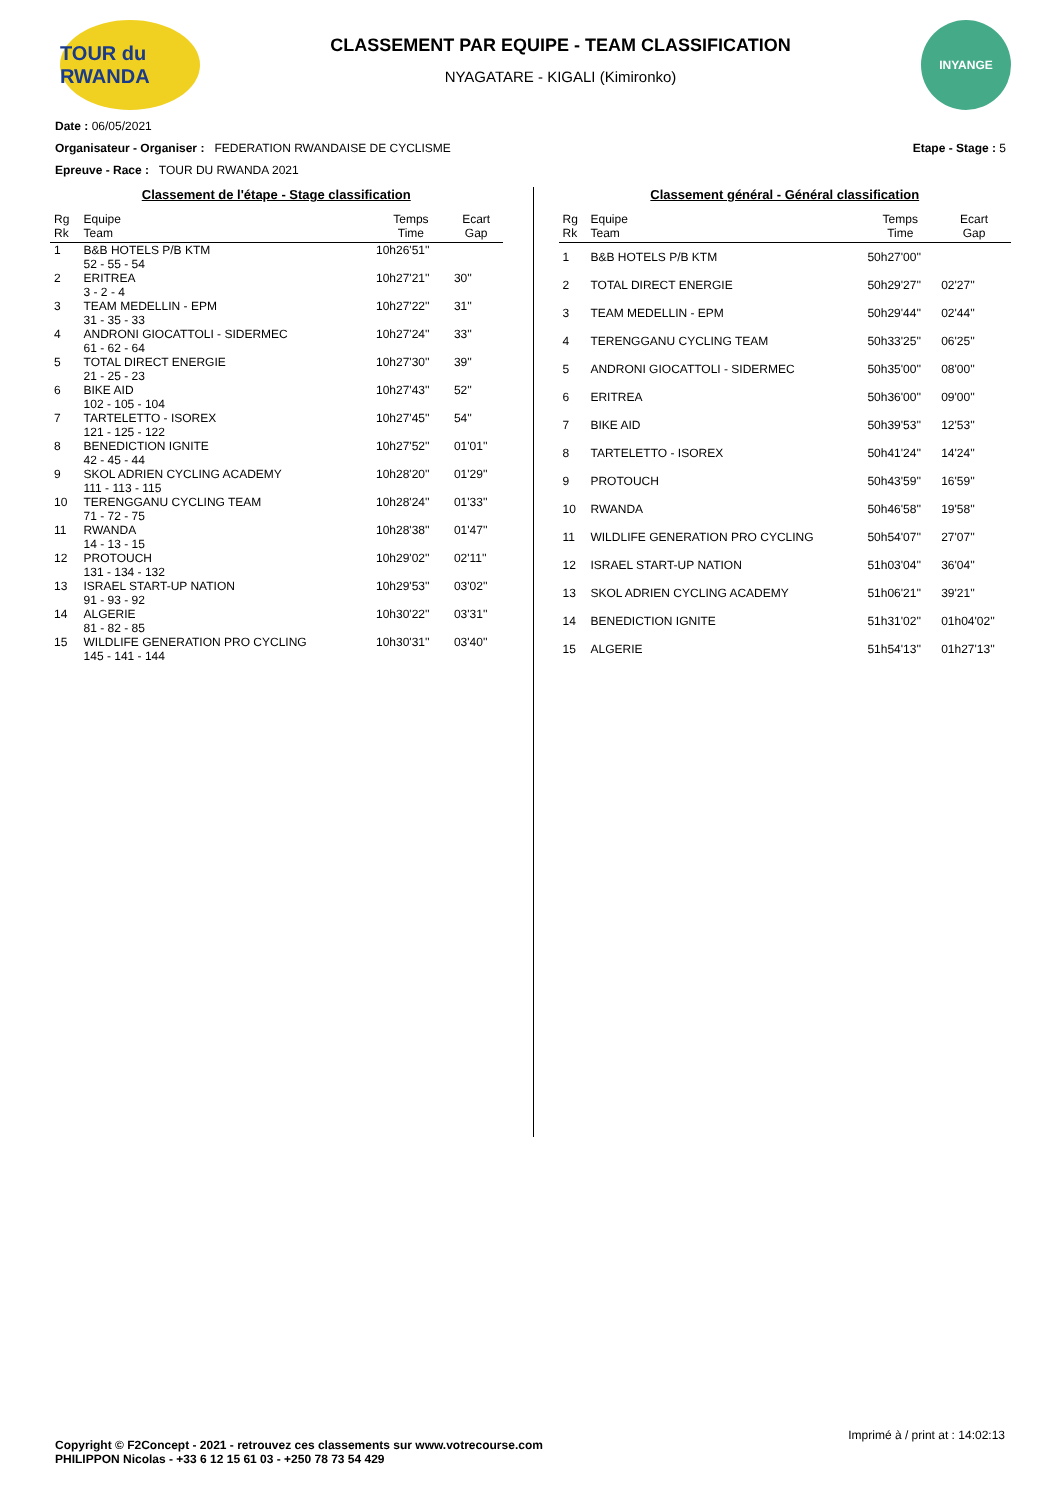TOUR du RWANDA
CLASSEMENT PAR EQUIPE - TEAM CLASSIFICATION
NYAGATARE - KIGALI (Kimironko)
INYANGE
Date : 06/05/2021
Organisateur - Organiser : FEDERATION RWANDAISE DE CYCLISME Etape - Stage : 5
Epreuve - Race : TOUR DU RWANDA 2021
Classement de l'étape - Stage classification
| Rg Rk | Equipe Team | Temps Time | Ecart Gap |
| --- | --- | --- | --- |
| 1 | B&B HOTELS P/B KTM 52 - 55 - 54 | 10h26'51'' | |
| 2 | ERITREA 3 - 2 - 4 | 10h27'21'' | 30'' |
| 3 | TEAM MEDELLIN - EPM 31 - 35 - 33 | 10h27'22'' | 31'' |
| 4 | ANDRONI GIOCATTOLI - SIDERMEC 61 - 62 - 64 | 10h27'24'' | 33'' |
| 5 | TOTAL DIRECT ENERGIE 21 - 25 - 23 | 10h27'30'' | 39'' |
| 6 | BIKE AID 102 - 105 - 104 | 10h27'43'' | 52'' |
| 7 | TARTELETTO - ISOREX 121 - 125 - 122 | 10h27'45'' | 54'' |
| 8 | BENEDICTION IGNITE 42 - 45 - 44 | 10h27'52'' | 01'01'' |
| 9 | SKOL ADRIEN CYCLING ACADEMY 111 - 113 - 115 | 10h28'20'' | 01'29'' |
| 10 | TERENGGANU CYCLING TEAM 71 - 72 - 75 | 10h28'24'' | 01'33'' |
| 11 | RWANDA 14 - 13 - 15 | 10h28'38'' | 01'47'' |
| 12 | PROTOUCH 131 - 134 - 132 | 10h29'02'' | 02'11'' |
| 13 | ISRAEL START-UP NATION 91 - 93 - 92 | 10h29'53'' | 03'02'' |
| 14 | ALGERIE 81 - 82 - 85 | 10h30'22'' | 03'31'' |
| 15 | WILDLIFE GENERATION PRO CYCLING 145 - 141 - 144 | 10h30'31'' | 03'40'' |
Classement général - Général classification
| Rg Rk | Equipe Team | Temps Time | Ecart Gap |
| --- | --- | --- | --- |
| 1 | B&B HOTELS P/B KTM | 50h27'00'' | |
| 2 | TOTAL DIRECT ENERGIE | 50h29'27'' | 02'27'' |
| 3 | TEAM MEDELLIN - EPM | 50h29'44'' | 02'44'' |
| 4 | TERENGGANU CYCLING TEAM | 50h33'25'' | 06'25'' |
| 5 | ANDRONI GIOCATTOLI - SIDERMEC | 50h35'00'' | 08'00'' |
| 6 | ERITREA | 50h36'00'' | 09'00'' |
| 7 | BIKE AID | 50h39'53'' | 12'53'' |
| 8 | TARTELETTO - ISOREX | 50h41'24'' | 14'24'' |
| 9 | PROTOUCH | 50h43'59'' | 16'59'' |
| 10 | RWANDA | 50h46'58'' | 19'58'' |
| 11 | WILDLIFE GENERATION PRO CYCLING | 50h54'07'' | 27'07'' |
| 12 | ISRAEL START-UP NATION | 51h03'04'' | 36'04'' |
| 13 | SKOL ADRIEN CYCLING ACADEMY | 51h06'21'' | 39'21'' |
| 14 | BENEDICTION IGNITE | 51h31'02'' | 01h04'02'' |
| 15 | ALGERIE | 51h54'13'' | 01h27'13'' |
Imprimé à / print at : 14:02:13
Copyright © F2Concept - 2021 - retrouvez ces classements sur www.votrecourse.com
PHILIPPON Nicolas - +33 6 12 15 61 03 - +250 78 73 54 429